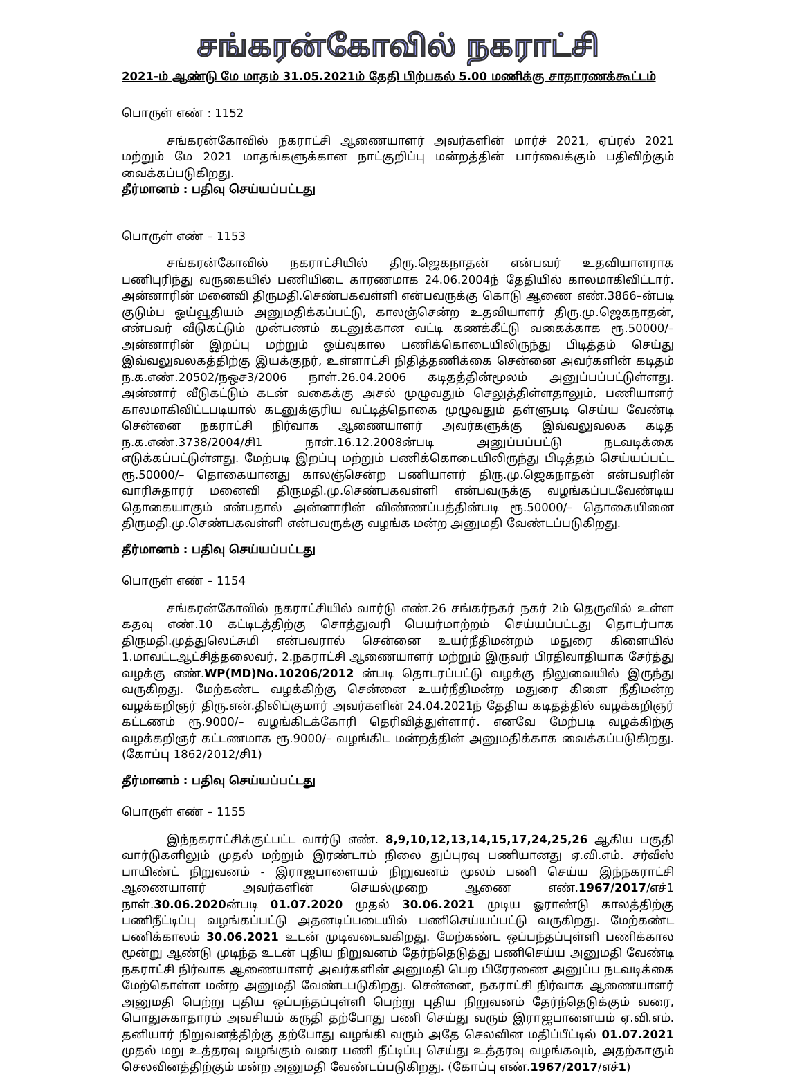சங்கரன்கோவில் நகராட்சி
2021-ம் ஆண்டு மே மாதம் 31.05.2021ம் தேதி பிற்பகல் 5.00 மணிக்கு சாதாரணக்கூட்டம்
பொருள் எண் : 1152
சங்கரன்கோவில் நகராட்சி ஆணையாளர் அவர்களின் மார்ச் 2021, ஏப்ரல் 2021 மற்றும் மே 2021 மாதங்களுக்கான நாட்குறிப்பு மன்றத்தின் பார்வைக்கும் பதிவிற்கும் வைக்கப்படுகிறது.
தீர்மானம் : பதிவு செய்யப்பட்டது
பொருள் எண் – 1153
சங்கரன்கோவில் நகராட்சியில் திரு.ஜெகநாதன் என்பவர் உதவியாளராக பணிபுரிந்து வருகையில் பணியிடை காரணமாக 24.06.2004ந் தேதியில் காலமாகிவிட்டார். அன்னாரின் மனைவி திருமதி.செண்பகவள்ளி என்பவருக்கு கொடு ஆணை எண்.3866–ன்படி குடும்ப ஓய்வூதியம் அனுமதிக்கப்பட்டு, காலஞ்சென்ற உதவியாளர் திரு.மு.ஜெகநாதன், என்பவர் வீடுகட்டும் முன்பணம் கடனுக்கான வட்டி கணக்கீட்டு வகைக்காக ரூ.50000/– அன்னாரின் இறப்பு மற்றும் ஓய்வுகால பணிக்கொடையிலிருந்து பிடித்தம் செய்து இவ்வலுவலகத்திற்கு இயக்குநர், உள்ளாட்சி நிதித்தணிக்கை சென்னை அவர்களின் கடிதம் ந.க.எண்.20502/நஒச3/2006 நாள்.26.04.2006 கடிதத்தின்மூலம் அனுப்பப்பட்டுள்ளது. அன்னார் வீடுகட்டும் கடன் வகைக்கு அசல் முழுவதும் செலுத்திள்ளதாலும், பணியாளர் காலமாகிவிட்டபடியால் கடனுக்குரிய வட்டித்தொகை முழுவதும் தள்ளுபடி செய்ய வேண்டி சென்னை நகராட்சி நிர்வாக ஆணையாளர் அவர்களுக்கு இவ்வலுவலக கடித ந.க.எண்.3738/2004/சி1 நாள்.16.12.2008ன்படி அனுப்பப்பட்டு நடவடிக்கை எடுக்கப்பட்டுள்ளது. மேற்படி இறப்பு மற்றும் பணிக்கொடையிலிருந்து பிடித்தம் செய்யப்பட்ட ரூ.50000/– தொகையானது காலஞ்சென்ற பணியாளர் திரு.மு.ஜெகநாதன் என்பவரின் வாரிசுதாரர் மனைவி திருமதி.மு.செண்பகவள்ளி என்பவருக்கு வழங்கப்படவேண்டிய தொகையாகும் என்பதால் அன்னாரின் விண்ணப்பத்தின்படி ரூ.50000/– தொகையினை திருமதி.மு.செண்பகவள்ளி என்பவருக்கு வழங்க மன்ற அனுமதி வேண்டப்படுகிறது.
தீர்மானம் : பதிவு செய்யப்பட்டது
பொருள் எண் – 1154
சங்கரன்கோவில் நகராட்சியில் வார்டு எண்.26 சங்கர்நகர் நகர் 2ம் தெருவில் உள்ள கதவு எண்.10 கட்டிடத்திற்கு சொத்துவரி பெயர்மாற்றம் செய்யப்பட்டது தொடர்பாக திருமதி.முத்துலெட்சுமி என்பவரால் சென்னை உயர்நீதிமன்றம் மதுரை கிளையில் 1.மாவட்டஆட்சித்தலைவர், 2.நகராட்சி ஆணையாளர் மற்றும் இருவர் பிரதிவாதியாக சேர்த்து வழக்கு எண்.WP(MD)No.10206/2012 ன்படி தொடரப்பட்டு வழக்கு நிலுவையில் இருந்து வருகிறது. மேற்கண்ட வழக்கிற்கு சென்னை உயர்நீதிமன்ற மதுரை கிளை நீதிமன்ற வழக்கறிஞர் திரு.என்.திலிப்குமார் அவர்களின் 24.04.2021ந் தேதிய கடிதத்தில் வழக்கறிஞர் கட்டணம் ரூ.9000/– வழங்கிடக்கோரி தெரிவித்துள்ளார். எனவே மேற்படி வழக்கிற்கு வழக்கறிஞர் கட்டணமாக ரூ.9000/– வழங்கிட மன்றத்தின் அனுமதிக்காக வைக்கப்படுகிறது. (கோப்பு 1862/2012/சி1)
தீர்மானம் : பதிவு செய்யப்பட்டது
பொருள் எண் – 1155
இந்நகராட்சிக்குட்பட்ட வார்டு எண். 8,9,10,12,13,14,15,17,24,25,26 ஆகிய பகுதி வார்டுகளிலும் முதல் மற்றும் இரண்டாம் நிலை துப்புரவு பணியானது ஏ.வி.எம். சர்வீஸ் பாயிண்ட் நிறுவனம் - இராஜபாளையம் நிறுவனம் மூலம் பணி செய்ய இந்நகராட்சி ஆணையாளர் அவர்களின் செயல்முறை ஆணை எண்.1967/2017/எச்1 நாள்.30.06.2020ன்படி 01.07.2020 முதல் 30.06.2021 முடிய ஓராண்டு காலத்திற்கு பணிநீட்டிப்பு வழங்கப்பட்டு அதனடிப்படையில் பணிசெய்யப்பட்டு வருகிறது. மேற்கண்ட பணிக்காலம் 30.06.2021 உடன் முடிவடைவகிறது. மேற்கண்ட ஒப்பந்தப்புள்ளி பணிக்கால மூன்று ஆண்டு முடிந்த உடன் புதிய நிறுவனம் தேர்ந்தெடுத்து பணிசெய்ய அனுமதி வேண்டி நகராட்சி நிர்வாக ஆணையாளர் அவர்களின் அனுமதி பெற பிரேரணை அனுப்ப நடவடிக்கை மேற்கொள்ள மன்ற அனுமதி வேண்டபடுகிறது. சென்னை, நகராட்சி நிர்வாக ஆணையாளர் அனுமதி பெற்று புதிய ஒப்பந்தப்புள்ளி பெற்று புதிய நிறுவனம் தேர்ந்தெடுக்கும் வரை, பொதுசுகாதாரம் அவசியம் கருதி தற்போது பணி செய்து வரும் இராஜபாளையம் ஏ.வி.எம். தனியார் நிறுவனத்திற்கு தற்போது வழங்கி வரும் அதே செலவின மதிப்பீட்டில் 01.07.2021 முதல் மறு உத்தரவு வழங்கும் வரை பணி நீட்டிப்பு செய்து உத்தரவு வழங்கவும், அதற்காகும் செலவினத்திற்கும் மன்ற அனுமதி வேண்டப்படுகிறது. (கோப்பு எண்.1967/2017/எச்1)